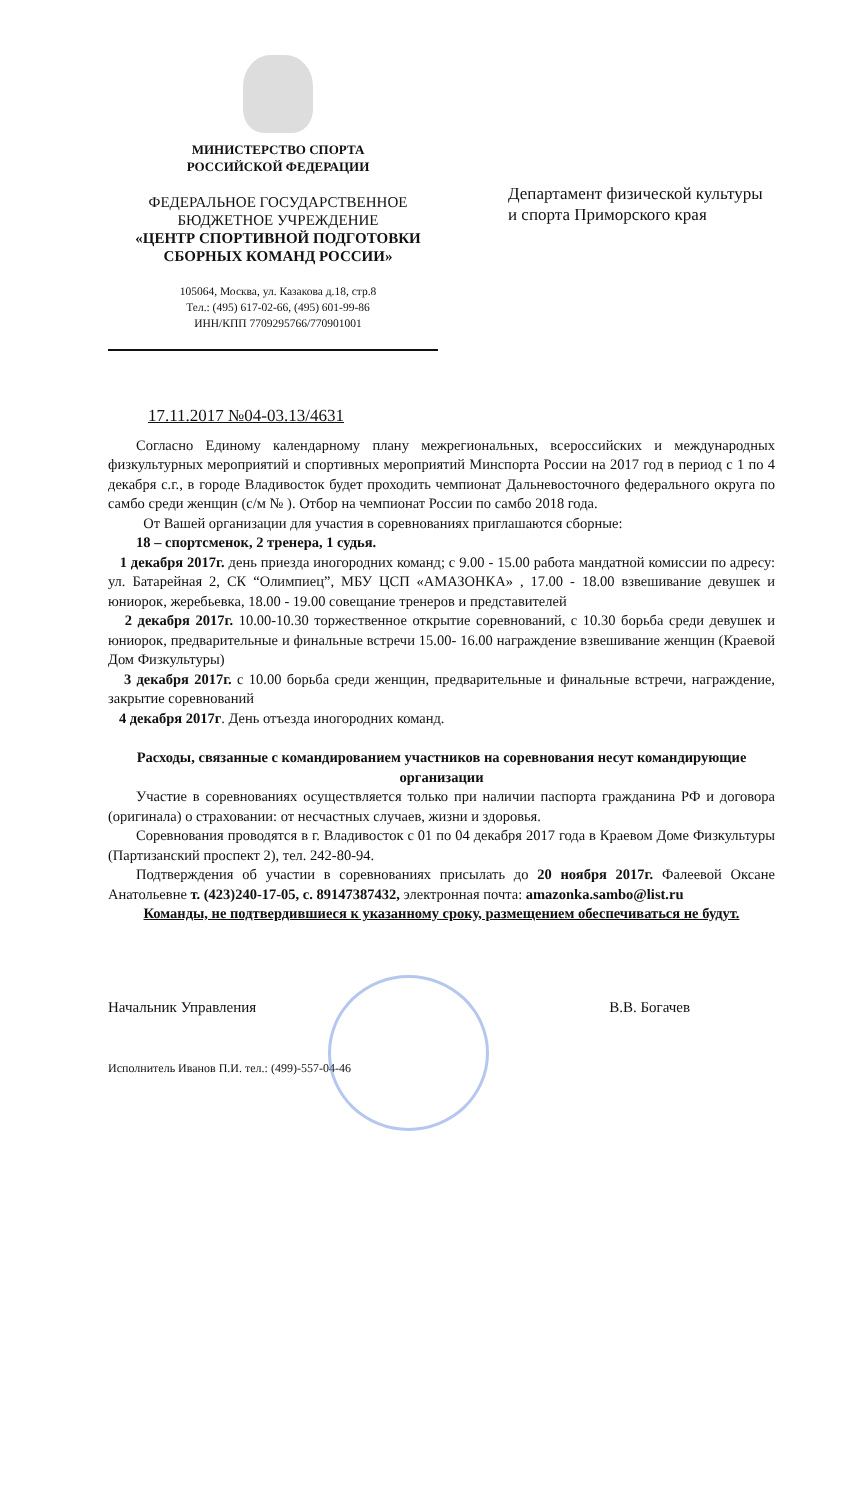МИНИСТЕРСТВО СПОРТА
РОССИЙСКОЙ ФЕДЕРАЦИИ
ФЕДЕРАЛЬНОЕ ГОСУДАРСТВЕННОЕ
БЮДЖЕТНОЕ УЧРЕЖДЕНИЕ
«ЦЕНТР СПОРТИВНОЙ ПОДГОТОВКИ
СБОРНЫХ КОМАНД РОССИИ»
105064, Москва, ул. Казакова д.18, стр.8
Тел.: (495) 617-02-66, (495) 601-99-86
ИНН/КПП 7709295766/770901001
Департамент физической культуры
и спорта Приморского края
17.11.2017 №04-03.13/4631
Согласно Единому календарному плану межрегиональных, всероссийских и международных физкультурных мероприятий и спортивных мероприятий Минспорта России на 2017 год в период с 1 по 4 декабря с.г., в городе Владивосток будет проходить чемпионат Дальневосточного федерального округа по самбо среди женщин (с/м № ). Отбор на чемпионат России по самбо 2018 года.
От Вашей организации для участия в соревнованиях приглашаются сборные:
18 – спортсменок, 2 тренера, 1 судья.
1 декабря 2017г. день приезда иногородних команд; с 9.00 - 15.00 работа мандатной комиссии по адресу: ул. Батарейная 2, СК “Олимпиец”, МБУ ЦСП «АМАЗОНКА» , 17.00 - 18.00 взвешивание девушек и юниорок, жеребьевка, 18.00 - 19.00 совещание тренеров и представителей
2 декабря 2017г. 10.00-10.30 торжественное открытие соревнований, с 10.30 борьба среди девушек и юниорок, предварительные и финальные встречи 15.00- 16.00 награждение взвешивание женщин (Краевой Дом Физкультуры)
3 декабря 2017г. с 10.00 борьба среди женщин, предварительные и финальные встречи, награждение, закрытие соревнований
4 декабря 2017г. День отъезда иногородних команд.
Расходы, связанные с командированием участников на соревнования несут командирующие организации
Участие в соревнованиях осуществляется только при наличии паспорта гражданина РФ и договора (оригинала) о страховании: от несчастных случаев, жизни и здоровья.
Соревнования проводятся в г. Владивосток с 01 по 04 декабря 2017 года в Краевом Доме Физкультуры (Партизанский проспект 2), тел. 242-80-94.
Подтверждения об участии в соревнованиях присылать до 20 ноября 2017г. Фалеевой Оксане Анатольевне т. (423)240-17-05, с. 89147387432, электронная почта: amazonka.sambo@list.ru
Команды, не подтвердившиеся к указанному сроку, размещением обеспечиваться не будут.
Начальник Управления В.В. Богачев
Исполнитель Иванов П.И. тел.: (499)-557-04-46